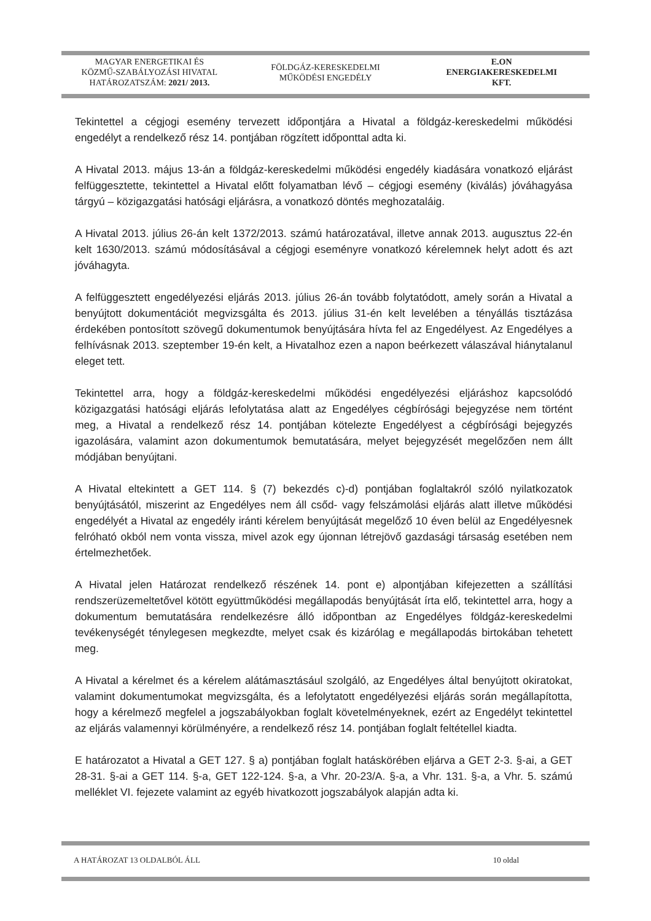MAGYAR ENERGETIKAI ÉS
KÖZMŰ-SZABÁLYOZÁSI HIVATAL
HATÁROZATSZÁM: 2021/ 2013.
FÖLDGÁZ-KERESKEDELMI
MŰKÖDÉSI ENGEDÉLY
E.ON
ENERGIAKERESKEDELMI
KFT.
Tekintettel a cégjogi esemény tervezett időpontjára a Hivatal a földgáz-kereskedelmi működési engedélyt a rendelkező rész 14. pontjában rögzített időponttal adta ki.
A Hivatal 2013. május 13-án a földgáz-kereskedelmi működési engedély kiadására vonatkozó eljárást felfüggesztette, tekintettel a Hivatal előtt folyamatban lévő – cégjogi esemény (kiválás) jóváhagyása tárgyú – közigazgatási hatósági eljárásra, a vonatkozó döntés meghozataláig.
A Hivatal 2013. július 26-án kelt 1372/2013. számú határozatával, illetve annak 2013. augusztus 22-én kelt 1630/2013. számú módosításával a cégjogi eseményre vonatkozó kérelemnek helyt adott és azt jóváhagyta.
A felfüggesztett engedélyezési eljárás 2013. július 26-án tovább folytatódott, amely során a Hivatal a benyújtott dokumentációt megvizsgálta és 2013. július 31-én kelt levelében a tényállás tisztázása érdekében pontosított szövegű dokumentumok benyújtására hívta fel az Engedélyest. Az Engedélyes a felhívásnak 2013. szeptember 19-én kelt, a Hivatalhoz ezen a napon beérkezett válaszával hiánytalanul eleget tett.
Tekintettel arra, hogy a földgáz-kereskedelmi működési engedélyezési eljáráshoz kapcsolódó közigazgatási hatósági eljárás lefolytatása alatt az Engedélyes cégbírósági bejegyzése nem történt meg, a Hivatal a rendelkező rész 14. pontjában kötelezte Engedélyest a cégbírósági bejegyzés igazolására, valamint azon dokumentumok bemutatására, melyet bejegyzését megelőzően nem állt módjában benyújtani.
A Hivatal eltekintett a GET 114. § (7) bekezdés c)-d) pontjában foglaltakról szóló nyilatkozatok benyújtásától, miszerint az Engedélyes nem áll csőd- vagy felszámolási eljárás alatt illetve működési engedélyét a Hivatal az engedély iránti kérelem benyújtását megelőző 10 éven belül az Engedélyesnek felróható okból nem vonta vissza, mivel azok egy újonnan létrejövő gazdasági társaság esetében nem értelmezhetőek.
A Hivatal jelen Határozat rendelkező részének 14. pont e) alpontjában kifejezetten a szállítási rendszerüzemeltetővel kötött együttműködési megállapodás benyújtását írta elő, tekintettel arra, hogy a dokumentum bemutatására rendelkezésre álló időpontban az Engedélyes földgáz-kereskedelmi tevékenységét ténylegesen megkezdte, melyet csak és kizárólag e megállapodás birtokában tehetett meg.
A Hivatal a kérelmet és a kérelem alátámasztásául szolgáló, az Engedélyes által benyújtott okiratokat, valamint dokumentumokat megvizsgálta, és a lefolytatott engedélyezési eljárás során megállapította, hogy a kérelmező megfelel a jogszabályokban foglalt követelményeknek, ezért az Engedélyt tekintettel az eljárás valamennyi körülményére, a rendelkező rész 14. pontjában foglalt feltétellel kiadta.
E határozatot a Hivatal a GET 127. § a) pontjában foglalt hatáskörében eljárva a GET 2-3. §-ai, a GET 28-31. §-ai a GET 114. §-a, GET 122-124. §-a, a Vhr. 20-23/A. §-a, a Vhr. 131. §-a, a Vhr. 5. számú melléklet VI. fejezete valamint az egyéb hivatkozott jogszabályok alapján adta ki.
A HATÁROZAT 13 OLDALBÓL ÁLL 10 oldal